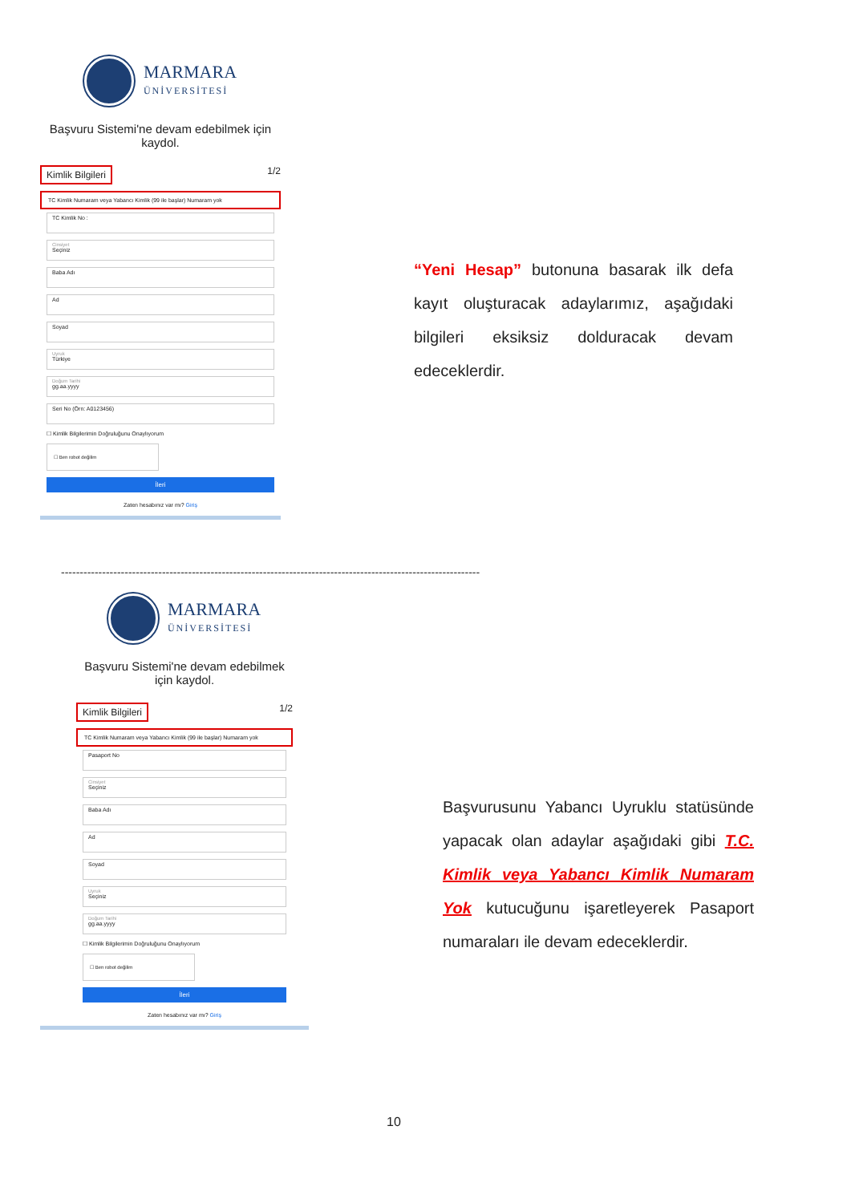MARMARA
ÜNİVERSİTESİ
Başvuru Sistemi'ne devam edebilmek için kaydol.
Kimlik Bilgileri 1/2
TC Kimlik Numaram veya Yabancı Kimlik (99 ile başlar) Numaram yok
TC Kimlik No :
Cinsiyet
Seçiniz
Baba Adı
Ad
Soyad
Uyruk
Türkiye
Doğum Tarihi
gg.aa.yyyy
Seri No (Örn: A0123456)
☐ Kimlik Bilgilerimin Doğruluğunu Onaylıyorum
☐ Ben robot değilim
İleri
Zaten hesabınız var mı? Giriş
“Yeni Hesap” butonuna basarak ilk defa kayıt oluşturacak adaylarımız, aşağıdaki bilgileri eksiksiz dolduracak devam edeceklerdir.
----------------------------------------------------------------------------------------------------------------
MARMARA
ÜNİVERSİTESİ
Başvuru Sistemi'ne devam edebilmek için kaydol.
Kimlik Bilgileri 1/2
TC Kimlik Numaram veya Yabancı Kimlik (99 ile başlar) Numaram yok
Pasaport No
Cinsiyet
Seçiniz
Baba Adı
Ad
Soyad
Uyruk
Seçiniz
Doğum Tarihi
gg.aa.yyyy
☐ Kimlik Bilgilerimin Doğruluğunu Onaylıyorum
☐ Ben robot değilim
İleri
Zaten hesabınız var mı? Giriş
Başvurusunu Yabancı Uyruklu statüsünde yapacak olan adaylar aşağıdaki gibi T.C. Kimlik veya Yabancı Kimlik Numaram Yok kutucuğunu işaretleyerek Pasaport numaraları ile devam edeceklerdir.
10